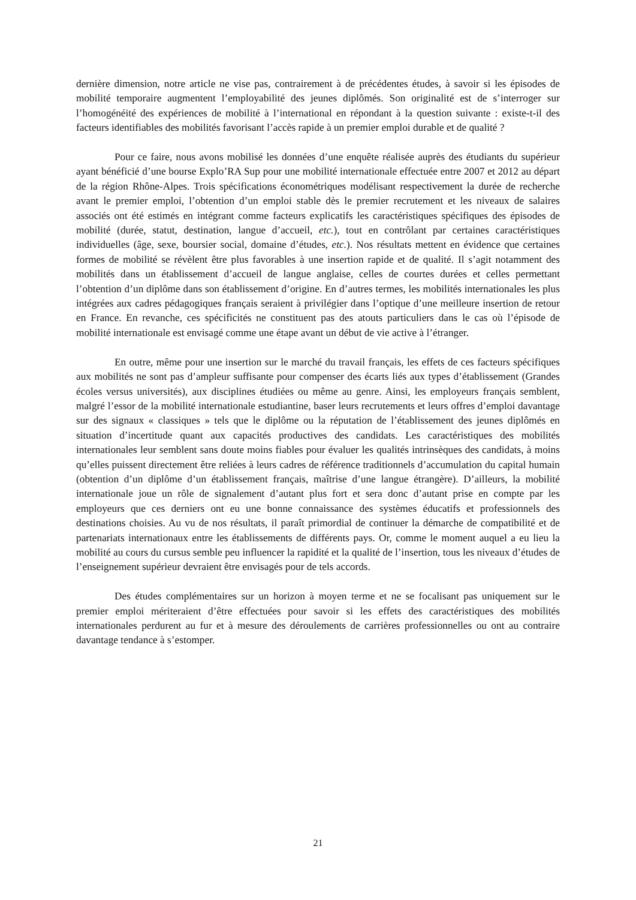dernière dimension, notre article ne vise pas, contrairement à de précédentes études, à savoir si les épisodes de mobilité temporaire augmentent l’employabilité des jeunes diplômés. Son originalité est de s’interroger sur l’homogénéité des expériences de mobilité à l’international en répondant à la question suivante : existe-t-il des facteurs identifiables des mobilités favorisant l’accès rapide à un premier emploi durable et de qualité ?
Pour ce faire, nous avons mobilisé les données d’une enquête réalisée auprès des étudiants du supérieur ayant bénéficié d’une bourse Explo’RA Sup pour une mobilité internationale effectuée entre 2007 et 2012 au départ de la région Rhône-Alpes. Trois spécifications économétriques modélisant respectivement la durée de recherche avant le premier emploi, l’obtention d’un emploi stable dès le premier recrutement et les niveaux de salaires associés ont été estimés en intégrant comme facteurs explicatifs les caractéristiques spécifiques des épisodes de mobilité (durée, statut, destination, langue d’accueil, etc.), tout en contrôlant par certaines caractéristiques individuelles (âge, sexe, boursier social, domaine d’études, etc.). Nos résultats mettent en évidence que certaines formes de mobilité se révèlent être plus favorables à une insertion rapide et de qualité. Il s’agit notamment des mobilités dans un établissement d’accueil de langue anglaise, celles de courtes durées et celles permettant l’obtention d’un diplôme dans son établissement d’origine. En d’autres termes, les mobilités internationales les plus intégrées aux cadres pédagogiques français seraient à privilégier dans l’optique d’une meilleure insertion de retour en France. En revanche, ces spécificités ne constituent pas des atouts particuliers dans le cas où l’épisode de mobilité internationale est envisagé comme une étape avant un début de vie active à l’étranger.
En outre, même pour une insertion sur le marché du travail français, les effets de ces facteurs spécifiques aux mobilités ne sont pas d’ampleur suffisante pour compenser des écarts liés aux types d’établissement (Grandes écoles versus universités), aux disciplines étudiées ou même au genre. Ainsi, les employeurs français semblent, malgré l’essor de la mobilité internationale estudiantine, baser leurs recrutements et leurs offres d’emploi davantage sur des signaux « classiques » tels que le diplôme ou la réputation de l’établissement des jeunes diplômés en situation d’incertitude quant aux capacités productives des candidats. Les caractéristiques des mobilités internationales leur semblent sans doute moins fiables pour évaluer les qualités intrinsèques des candidats, à moins qu’elles puissent directement être reliées à leurs cadres de référence traditionnels d’accumulation du capital humain (obtention d’un diplôme d’un établissement français, maîtrise d’une langue étrangère). D’ailleurs, la mobilité internationale joue un rôle de signalement d’autant plus fort et sera donc d’autant prise en compte par les employeurs que ces derniers ont eu une bonne connaissance des systèmes éducatifs et professionnels des destinations choisies. Au vu de nos résultats, il paraît primordial de continuer la démarche de compatibilité et de partenariats internationaux entre les établissements de différents pays. Or, comme le moment auquel a eu lieu la mobilité au cours du cursus semble peu influencer la rapidité et la qualité de l’insertion, tous les niveaux d’études de l’enseignement supérieur devraient être envisagés pour de tels accords.
Des études complémentaires sur un horizon à moyen terme et ne se focalisant pas uniquement sur le premier emploi mériteraient d’être effectuées pour savoir si les effets des caractéristiques des mobilités internationales perdurent au fur et à mesure des déroulements de carrières professionnelles ou ont au contraire davantage tendance à s’estomper.
21